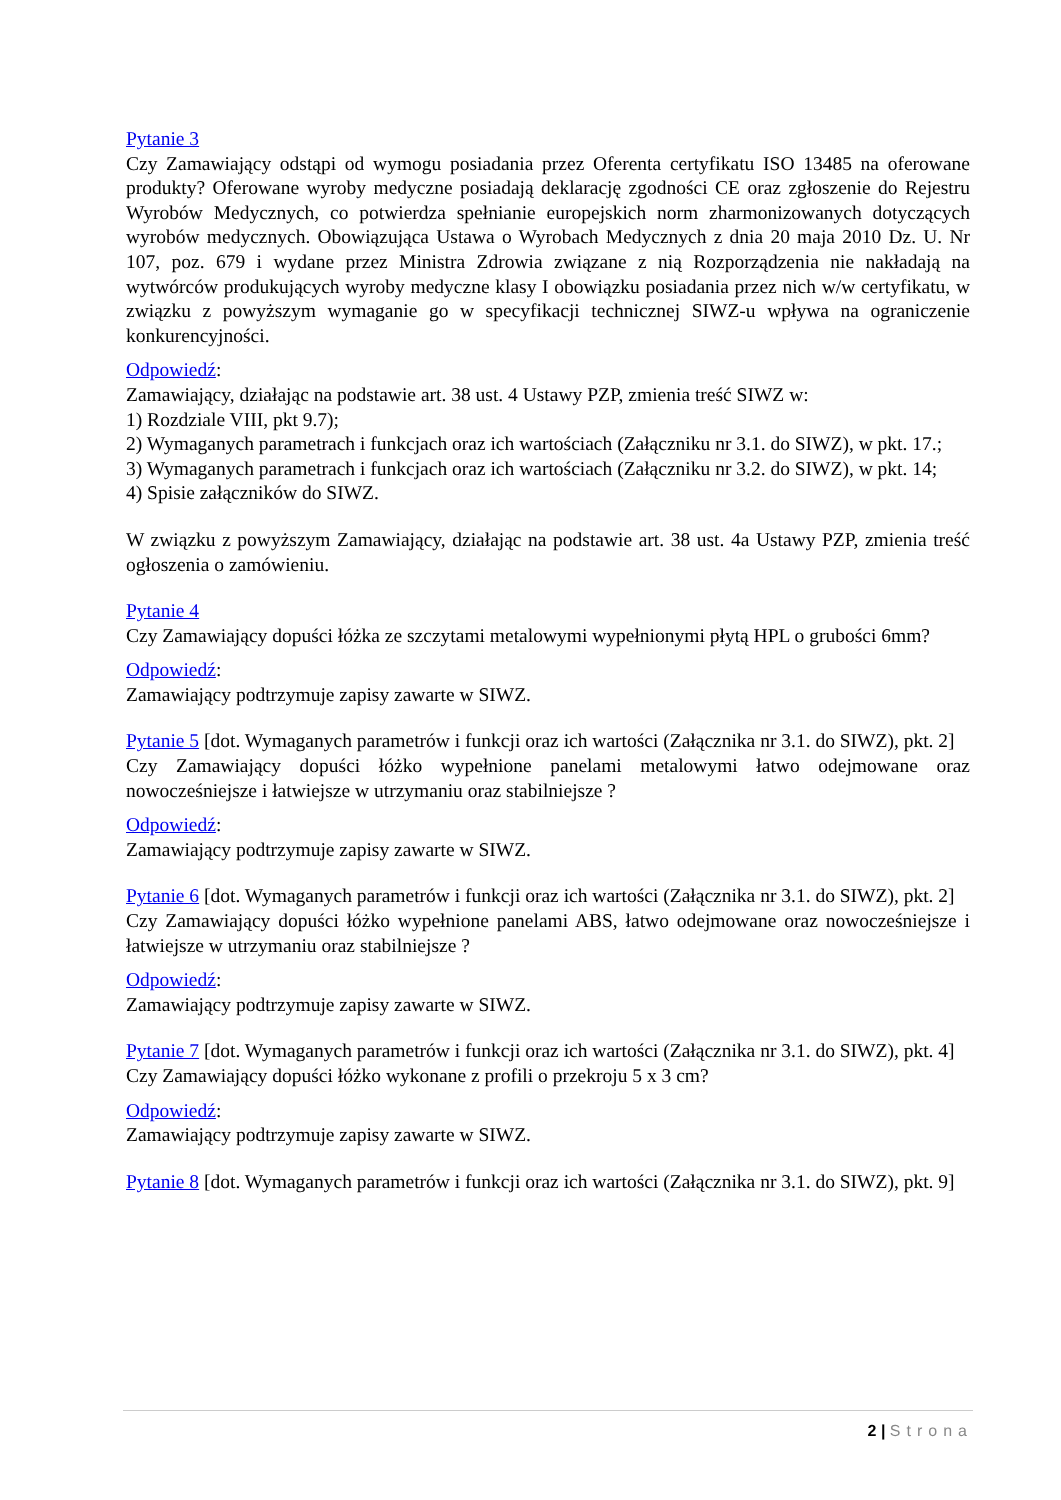Pytanie 3
Czy Zamawiający odstąpi od wymogu posiadania przez Oferenta certyfikatu ISO 13485 na oferowane produkty? Oferowane wyroby medyczne posiadają deklarację zgodności CE oraz zgłoszenie do Rejestru Wyrobów Medycznych, co potwierdza spełnianie europejskich norm zharmonizowanych dotyczących wyrobów medycznych. Obowiązująca Ustawa o Wyrobach Medycznych z dnia 20 maja 2010 Dz. U. Nr 107, poz. 679 i wydane przez Ministra Zdrowia związane z nią Rozporządzenia nie nakładają na wytwórców produkujących wyroby medyczne klasy I obowiązku posiadania przez nich w/w certyfikatu, w związku z powyższym wymaganie go w specyfikacji technicznej SIWZ-u wpływa na ograniczenie konkurencyjności.
Odpowiedź:
Zamawiający, działając na podstawie art. 38 ust. 4 Ustawy PZP, zmienia treść SIWZ w:
1) Rozdziale VIII, pkt 9.7);
2) Wymaganych parametrach i funkcjach oraz ich wartościach (Załączniku nr 3.1. do SIWZ), w pkt. 17.;
3) Wymaganych parametrach i funkcjach oraz ich wartościach (Załączniku nr 3.2. do SIWZ), w pkt. 14;
4) Spisie załączników do SIWZ.
W związku z powyższym Zamawiający, działając na podstawie art. 38 ust. 4a Ustawy PZP, zmienia treść ogłoszenia o zamówieniu.
Pytanie 4
Czy Zamawiający dopuści łóżka ze szczytami metalowymi wypełnionymi płytą HPL o grubości 6mm?
Odpowiedź:
Zamawiający podtrzymuje zapisy zawarte w SIWZ.
Pytanie 5 [dot. Wymaganych parametrów i funkcji oraz ich wartości (Załącznika nr 3.1. do SIWZ), pkt. 2]
Czy Zamawiający dopuści łóżko wypełnione panelami metalowymi łatwo odejmowane oraz nowocześniejsze i łatwiejsze w utrzymaniu oraz stabilniejsze ?
Odpowiedź:
Zamawiający podtrzymuje zapisy zawarte w SIWZ.
Pytanie 6 [dot. Wymaganych parametrów i funkcji oraz ich wartości (Załącznika nr 3.1. do SIWZ), pkt. 2]
Czy Zamawiający dopuści łóżko wypełnione panelami ABS, łatwo odejmowane oraz nowocześniejsze i łatwiejsze w utrzymaniu oraz stabilniejsze ?
Odpowiedź:
Zamawiający podtrzymuje zapisy zawarte w SIWZ.
Pytanie 7 [dot. Wymaganych parametrów i funkcji oraz ich wartości (Załącznika nr 3.1. do SIWZ), pkt. 4]
Czy Zamawiający dopuści łóżko wykonane z profili o przekroju 5 x 3 cm?
Odpowiedź:
Zamawiający podtrzymuje zapisy zawarte w SIWZ.
Pytanie 8 [dot. Wymaganych parametrów i funkcji oraz ich wartości (Załącznika nr 3.1. do SIWZ), pkt. 9]
2 | Strona